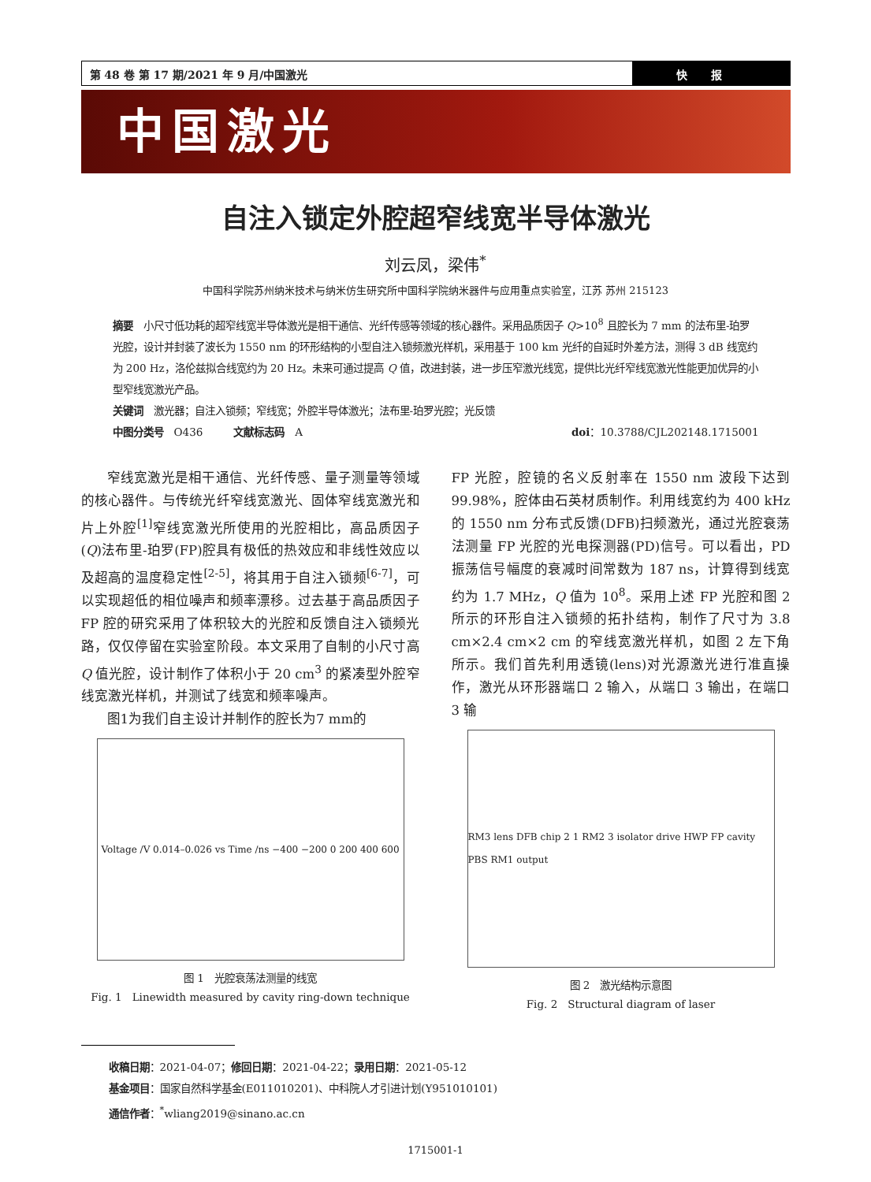第 48 卷 第 17 期/2021 年 9 月/中国激光
快报
中国激光
自注入锁定外腔超窄线宽半导体激光
刘云凤，梁伟<sup>*</sup>
中国科学院苏州纳米技术与纳米仿生研究所中国科学院纳米器件与应用重点实验室，江苏 苏州 215123
摘要　小尺寸低功耗的超窄线宽半导体激光是相干通信、光纤传感等领域的核心器件。采用品质因子 Q>10<sup>8</sup> 且腔长为 7 mm 的法布里-珀罗光腔，设计并封装了波长为 1550 nm 的环形结构的小型自注入锁频激光样机，采用基于 100 km 光纤的自延时外差方法，测得 3 dB 线宽约为 200 Hz，洛伦兹拟合线宽约为 20 Hz。未来可通过提高 Q 值，改进封装，进一步压窄激光线宽，提供比光纤窄线宽激光性能更加优异的小型窄线宽激光产品。
关键词　激光器；自注入锁频；窄线宽；外腔半导体激光；法布里-珀罗光腔；光反馈
中图分类号　O436　　　文献标志码　A doi：10.3788/CJL202148.1715001
窄线宽激光是相干通信、光纤传感、量子测量等领域的核心器件。与传统光纤窄线宽激光、固体窄线宽激光和片上外腔<sup>[1]</sup>窄线宽激光所使用的光腔相比，高品质因子(Q)法布里-珀罗(FP)腔具有极低的热效应和非线性效应以及超高的温度稳定性<sup>[2-5]</sup>，将其用于自注入锁频<sup>[6-7]</sup>，可以实现超低的相位噪声和频率漂移。过去基于高品质因子 FP 腔的研究采用了体积较大的光腔和反馈自注入锁频光路，仅仅停留在实验室阶段。本文采用了自制的小尺寸高 Q 值光腔，设计制作了体积小于 20 cm<sup>3</sup> 的紧凑型外腔窄线宽激光样机，并测试了线宽和频率噪声。
图1为我们自主设计并制作的腔长为7 mm的
Voltage /V 0.014–0.026 vs Time /ns −400 −200 0 200 400 600
图 1　光腔衰荡法测量的线宽
Fig. 1　Linewidth measured by cavity ring-down technique
FP 光腔，腔镜的名义反射率在 1550 nm 波段下达到 99.98%，腔体由石英材质制作。利用线宽约为 400 kHz 的 1550 nm 分布式反馈(DFB)扫频激光，通过光腔衰荡法测量 FP 光腔的光电探测器(PD)信号。可以看出，PD 振荡信号幅度的衰减时间常数为 187 ns，计算得到线宽约为 1.7 MHz，Q 值为 10<sup>8</sup>。采用上述 FP 光腔和图 2 所示的环形自注入锁频的拓扑结构，制作了尺寸为 3.8 cm×2.4 cm×2 cm 的窄线宽激光样机，如图 2 左下角所示。我们首先利用透镜(lens)对光源激光进行准直操作，激光从环形器端口 2 输入，从端口 3 输出，在端口 3 输
RM3 lens DFB chip 2 1 RM2 3 isolator drive HWP FP cavity PBS RM1 output
图 2　激光结构示意图
Fig. 2　Structural diagram of laser
收稿日期：2021-04-07；修回日期：2021-04-22；录用日期：2021-05-12
基金项目：国家自然科学基金(E011010201)、中科院人才引进计划(Y951010101)
通信作者：<sup>*</sup>wliang2019@sinano.ac.cn
1715001-1